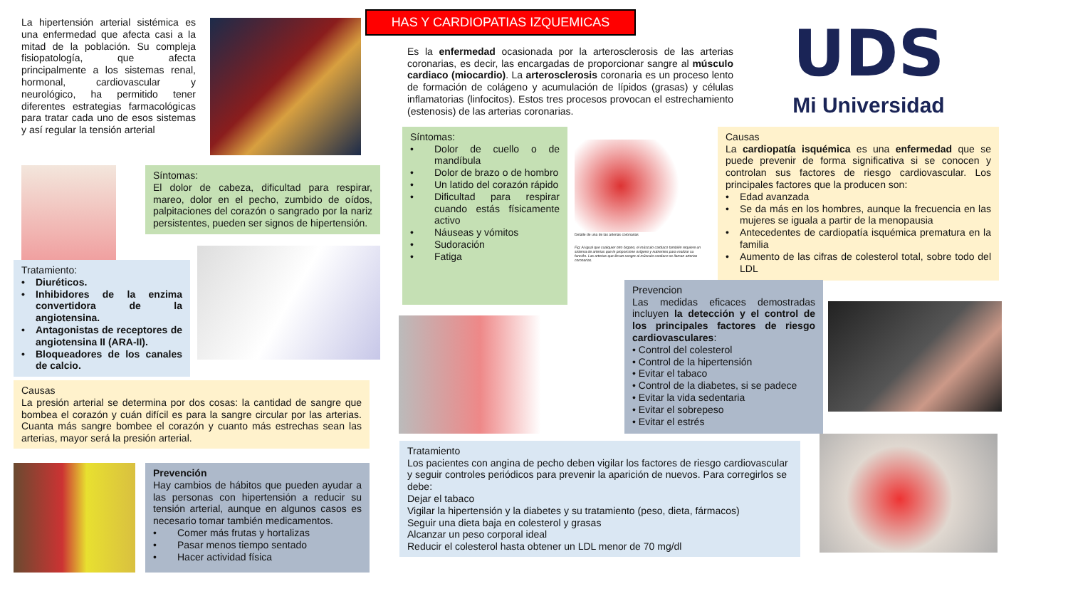La hipertensión arterial sistémica es una enfermedad que afecta casi a la mitad de la población. Su compleja fisiopatología, que afecta principalmente a los sistemas renal, hormonal, cardiovascular y neurológico, ha permitido tener diferentes estrategias farmacológicas para tratar cada uno de esos sistemas y así regular la tensión arterial
Síntomas:
El dolor de cabeza, dificultad para respirar, mareo, dolor en el pecho, zumbido de oídos, palpitaciones del corazón o sangrado por la nariz persistentes, pueden ser signos de hipertensión.
Tratamiento:
• Diuréticos.
• Inhibidores de la enzima convertidora de la angiotensina.
• Antagonistas de receptores de angiotensina II (ARA-II).
• Bloqueadores de los canales de calcio.
Causas
La presión arterial se determina por dos cosas: la cantidad de sangre que bombea el corazón y cuán difícil es para la sangre circular por las arterias. Cuanta más sangre bombee el corazón y cuanto más estrechas sean las arterias, mayor será la presión arterial.
Prevención
Hay cambios de hábitos que pueden ayudar a las personas con hipertensión a reducir su tensión arterial, aunque en algunos casos es necesario tomar también medicamentos.
• Comer más frutas y hortalizas
• Pasar menos tiempo sentado
• Hacer actividad física
HAS Y CARDIOPATIAS IZQUEMICAS
Es la enfermedad ocasionada por la arterosclerosis de las arterias coronarias, es decir, las encargadas de proporcionar sangre al músculo cardiaco (miocardio). La arterosclerosis coronaria es un proceso lento de formación de colágeno y acumulación de lípidos (grasas) y células inflamatorias (linfocitos). Estos tres procesos provocan el estrechamiento (estenosis) de las arterias coronarias.
UDS
Mi Universidad
Síntomas:
• Dolor de cuello o de mandíbula
• Dolor de brazo o de hombro
• Un latido del corazón rápido
• Dificultad para respirar cuando estás físicamente activo
• Náuseas y vómitos
• Sudoración
• Fatiga
Detalle de una de las arterias coronarias
Fig: Al igual que cualquier otro órgano, el músculo cardiaco también requiere un sistema de arterias que le proporcione oxígeno y nutrientes para realizar su función. Las arterias que llevan sangre al músculo cardiaco se llaman arterias coronarias.
Causas
La cardiopatía isquémica es una enfermedad que se puede prevenir de forma significativa si se conocen y controlan sus factores de riesgo cardiovascular. Los principales factores que la producen son:
• Edad avanzada
• Se da más en los hombres, aunque la frecuencia en las mujeres se iguala a partir de la menopausia
• Antecedentes de cardiopatía isquémica prematura en la familia
• Aumento de las cifras de colesterol total, sobre todo del LDL
Prevencion
Las medidas eficaces demostradas incluyen la detección y el control de los principales factores de riesgo cardiovasculares:
• Control del colesterol
• Control de la hipertensión
• Evitar el tabaco
• Control de la diabetes, si se padece
• Evitar la vida sedentaria
• Evitar el sobrepeso
• Evitar el estrés
Tratamiento
Los pacientes con angina de pecho deben vigilar los factores de riesgo cardiovascular y seguir controles periódicos para prevenir la aparición de nuevos. Para corregirlos se debe:
Dejar el tabaco
Vigilar la hipertensión y la diabetes y su tratamiento (peso, dieta, fármacos)
Seguir una dieta baja en colesterol y grasas
Alcanzar un peso corporal ideal
Reducir el colesterol hasta obtener un LDL menor de 70 mg/dl